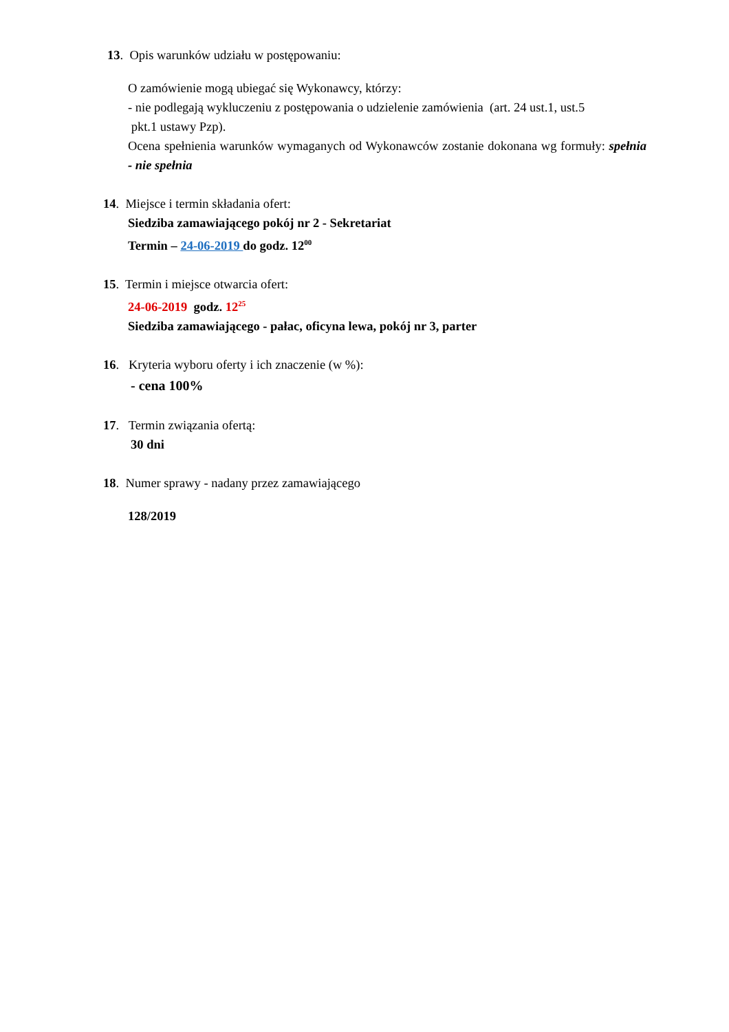13. Opis warunków udziału w postępowaniu:
O zamówienie mogą ubiegać się Wykonawcy, którzy:
- nie podlegają wykluczeniu z postępowania o udzielenie zamówienia (art. 24 ust.1, ust.5
pkt.1 ustawy Pzp).
Ocena spełnienia warunków wymaganych od Wykonawców zostanie dokonana wg formuły: spełnia - nie spełnia
14. Miejsce i termin składania ofert:
Siedziba zamawiającego pokój nr 2 - Sekretariat
Termin – 24-06-2019 do godz. 12<sup>00</sup>
15. Termin i miejsce otwarcia ofert:
24-06-2019 godz. 12<sup>25</sup>
Siedziba zamawiającego - pałac, oficyna lewa, pokój nr 3, parter
16. Kryteria wyboru oferty i ich znaczenie (w %):
- cena 100%
17. Termin związania ofertą:
30 dni
18. Numer sprawy - nadany przez zamawiającego
128/2019